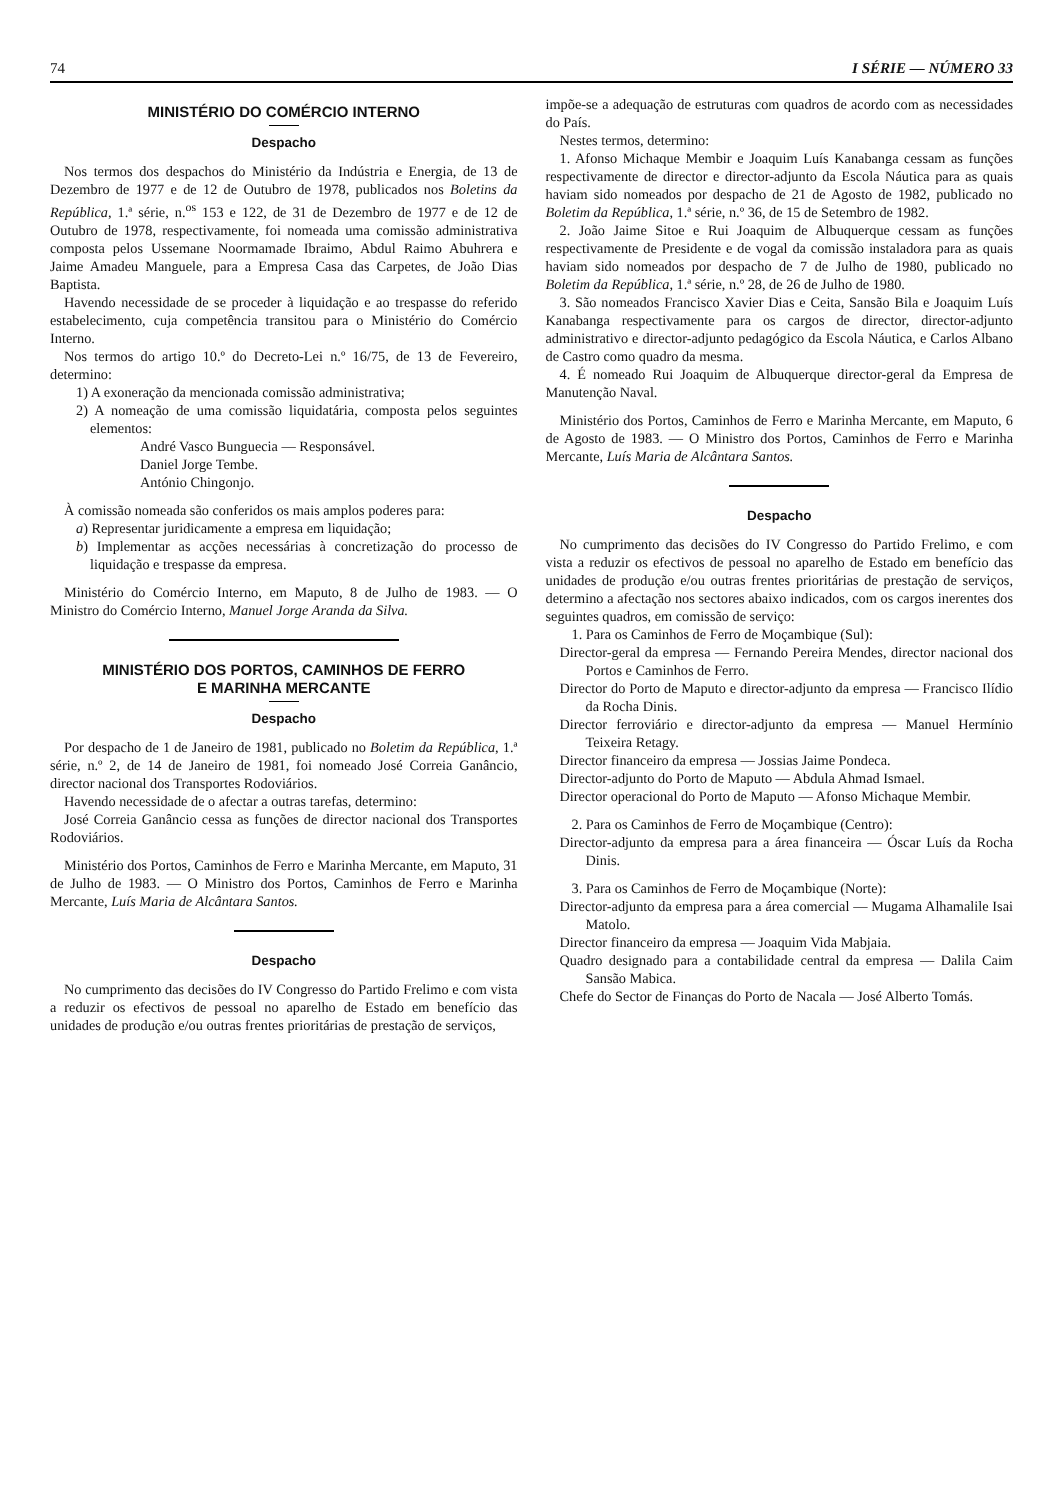74 I SÉRIE — NÚMERO 33
MINISTÉRIO DO COMÉRCIO INTERNO
Despacho
Nos termos dos despachos do Ministério da Indústria e Energia, de 13 de Dezembro de 1977 e de 12 de Outubro de 1978, publicados nos Boletins da República, 1.ª série, n.<sup>os</sup> 153 e 122, de 31 de Dezembro de 1977 e de 12 de Outubro de 1978, respectivamente, foi nomeada uma comissão administrativa composta pelos Ussemane Noormamade Ibraimo, Abdul Raimo Abuhrera e Jaime Amadeu Manguele, para a Empresa Casa das Carpetes, de João Dias Baptista.
Havendo necessidade de se proceder à liquidação e ao trespasse do referido estabelecimento, cuja competência transitou para o Ministério do Comércio Interno.
Nos termos do artigo 10.º do Decreto-Lei n.º 16/75, de 13 de Fevereiro, determino:
1) A exoneração da mencionada comissão administrativa;
2) A nomeação de uma comissão liquidatária, composta pelos seguintes elementos:
André Vasco Bunguecia — Responsável.
Daniel Jorge Tembe.
António Chingonjo.
À comissão nomeada são conferidos os mais amplos poderes para:
a) Representar juridicamente a empresa em liquidação;
b) Implementar as acções necessárias à concretização do processo de liquidação e trespasse da empresa.
Ministério do Comércio Interno, em Maputo, 8 de Julho de 1983. — O Ministro do Comércio Interno, Manuel Jorge Aranda da Silva.
MINISTÉRIO DOS PORTOS, CAMINHOS DE FERRO
E MARINHA MERCANTE
Despacho
Por despacho de 1 de Janeiro de 1981, publicado no Boletim da República, 1.ª série, n.º 2, de 14 de Janeiro de 1981, foi nomeado José Correia Ganâncio, director nacional dos Transportes Rodoviários.
Havendo necessidade de o afectar a outras tarefas, determino:
José Correia Ganâncio cessa as funções de director nacional dos Transportes Rodoviários.
Ministério dos Portos, Caminhos de Ferro e Marinha Mercante, em Maputo, 31 de Julho de 1983. — O Ministro dos Portos, Caminhos de Ferro e Marinha Mercante, Luís Maria de Alcântara Santos.
Despacho
No cumprimento das decisões do IV Congresso do Partido Frelimo e com vista a reduzir os efectivos de pessoal no aparelho de Estado em benefício das unidades de produção e/ou outras frentes prioritárias de prestação de serviços,
impõe-se a adequação de estruturas com quadros de acordo com as necessidades do País.
Nestes termos, determino:
1. Afonso Michaque Membir e Joaquim Luís Kanabanga cessam as funções respectivamente de director e director-adjunto da Escola Náutica para as quais haviam sido nomeados por despacho de 21 de Agosto de 1982, publicado no Boletim da República, 1.ª série, n.º 36, de 15 de Setembro de 1982.
2. João Jaime Sitoe e Rui Joaquim de Albuquerque cessam as funções respectivamente de Presidente e de vogal da comissão instaladora para as quais haviam sido nomeados por despacho de 7 de Julho de 1980, publicado no Boletim da República, 1.ª série, n.º 28, de 26 de Julho de 1980.
3. São nomeados Francisco Xavier Dias e Ceita, Sansão Bila e Joaquim Luís Kanabanga respectivamente para os cargos de director, director-adjunto administrativo e director-adjunto pedagógico da Escola Náutica, e Carlos Albano de Castro como quadro da mesma.
4. É nomeado Rui Joaquim de Albuquerque director-geral da Empresa de Manutenção Naval.
Ministério dos Portos, Caminhos de Ferro e Marinha Mercante, em Maputo, 6 de Agosto de 1983. — O Ministro dos Portos, Caminhos de Ferro e Marinha Mercante, Luís Maria de Alcântara Santos.
Despacho
No cumprimento das decisões do IV Congresso do Partido Frelimo, e com vista a reduzir os efectivos de pessoal no aparelho de Estado em benefício das unidades de produção e/ou outras frentes prioritárias de prestação de serviços, determino a afectação nos sectores abaixo indicados, com os cargos inerentes dos seguintes quadros, em comissão de serviço:
1. Para os Caminhos de Ferro de Moçambique (Sul):
Director-geral da empresa — Fernando Pereira Mendes, director nacional dos Portos e Caminhos de Ferro.
Director do Porto de Maputo e director-adjunto da empresa — Francisco Ilídio da Rocha Dinis.
Director ferroviário e director-adjunto da empresa — Manuel Hermínio Teixeira Retagy.
Director financeiro da empresa — Jossias Jaime Pondeca.
Director-adjunto do Porto de Maputo — Abdula Ahmad Ismael.
Director operacional do Porto de Maputo — Afonso Michaque Membir.
2. Para os Caminhos de Ferro de Moçambique (Centro):
Director-adjunto da empresa para a área financeira — Óscar Luís da Rocha Dinis.
3. Para os Caminhos de Ferro de Moçambique (Norte):
Director-adjunto da empresa para a área comercial — Mugama Alhamalile Isai Matolo.
Director financeiro da empresa — Joaquim Vida Mabjaia.
Quadro designado para a contabilidade central da empresa — Dalila Caim Sansão Mabica.
Chefe do Sector de Finanças do Porto de Nacala — José Alberto Tomás.